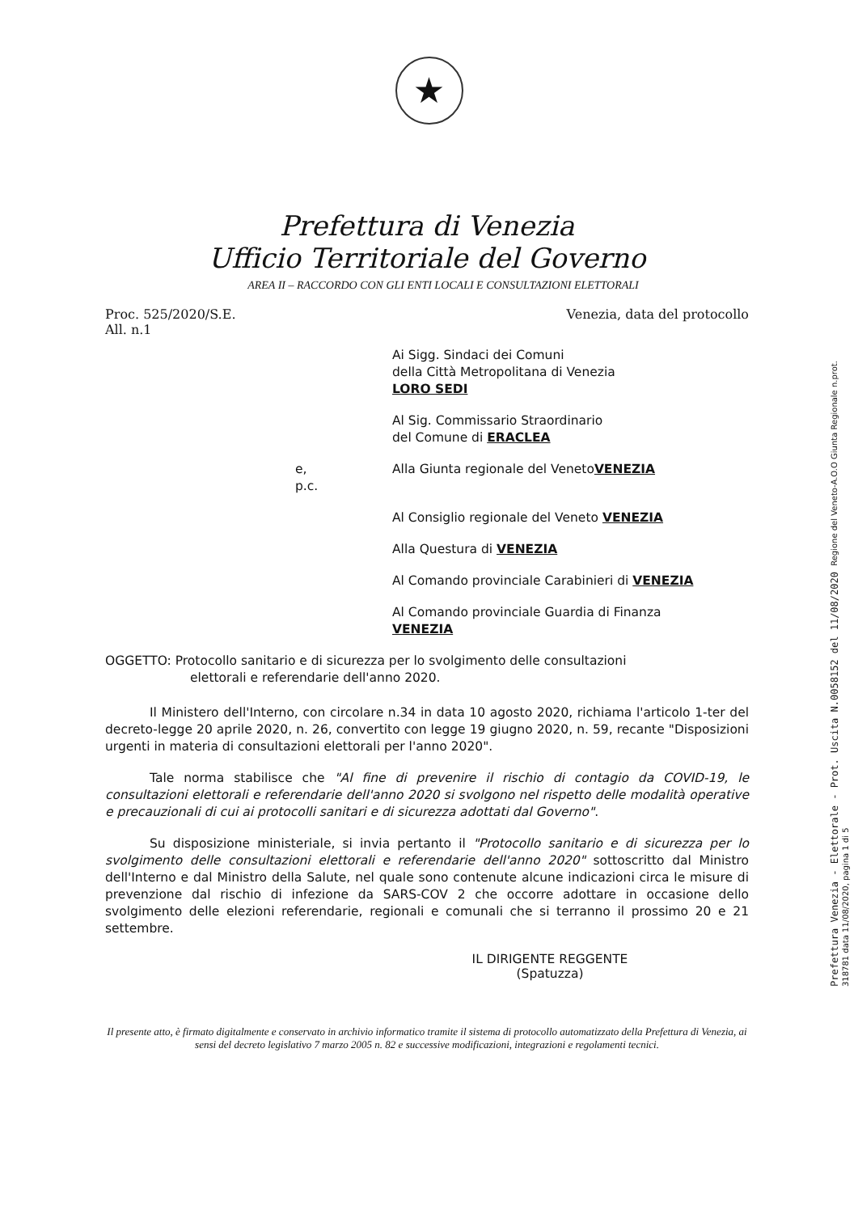★
Prefettura di Venezia
Ufficio Territoriale del Governo
AREA II – RACCORDO CON GLI ENTI LOCALI E CONSULTAZIONI ELETTORALI
Proc. 525/2020/S.E.
All. n.1
Venezia, data del protocollo
Ai Sigg. Sindaci dei Comuni
della Città Metropolitana di Venezia
LORO SEDI
Al Sig. Commissario Straordinario
del Comune di ERACLEA
e, p.c. Alla Giunta regionale del Veneto VENEZIA
Al Consiglio regionale del Veneto VENEZIA
Alla Questura di VENEZIA
Al Comando provinciale Carabinieri di VENEZIA
Al Comando provinciale Guardia di Finanza
VENEZIA
OGGETTO: Protocollo sanitario e di sicurezza per lo svolgimento delle consultazioni
elettorali e referendarie dell'anno 2020.
Il Ministero dell'Interno, con circolare n.34 in data 10 agosto 2020, richiama l'articolo 1-ter del decreto-legge 20 aprile 2020, n. 26, convertito con legge 19 giugno 2020, n. 59, recante "Disposizioni urgenti in materia di consultazioni elettorali per l'anno 2020".
Tale norma stabilisce che "Al fine di prevenire il rischio di contagio da COVID-19, le consultazioni elettorali e referendarie dell'anno 2020 si svolgono nel rispetto delle modalità operative e precauzionali di cui ai protocolli sanitari e di sicurezza adottati dal Governo".
Su disposizione ministeriale, si invia pertanto il "Protocollo sanitario e di sicurezza per lo svolgimento delle consultazioni elettorali e referendarie dell'anno 2020" sottoscritto dal Ministro dell'Interno e dal Ministro della Salute, nel quale sono contenute alcune indicazioni circa le misure di prevenzione dal rischio di infezione da SARS-COV 2 che occorre adottare in occasione dello svolgimento delle elezioni referendarie, regionali e comunali che si terranno il prossimo 20 e 21 settembre.
IL DIRIGENTE REGGENTE
(Spatuzza)
Il presente atto, è firmato digitalmente e conservato in archivio informatico tramite il sistema di protocollo automatizzato della Prefettura di Venezia, ai sensi del decreto legislativo 7 marzo 2005 n. 82 e successive modificazioni, integrazioni e regolamenti tecnici.
Prefettura Venezia - Elettorale - Prot. Uscita N.0058152 del 11/08/2020 Regione del Veneto-A.O.O Giunta Regionale n.prot. 318781 data 11/08/2020, pagina 1 di 5